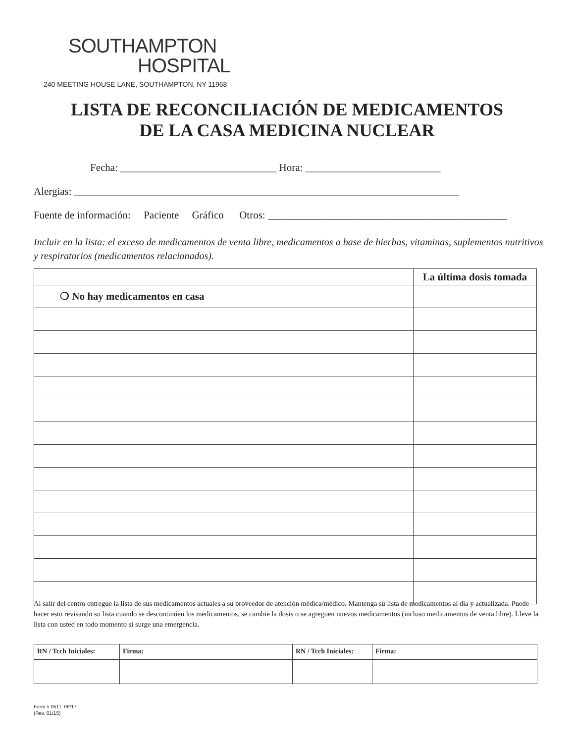SOUTHAMPTON
HOSPITAL
240 MEETING HOUSE LANE, SOUTHAMPTON, NY 11968
LISTA DE RECONCILIACIÓN DE MEDICAMENTOS
DE LA CASA MEDICINA NUCLEAR
Fecha: ______________________________ Hora: __________________________
Alergias: __________________________________________________________________________
Fuente de información: Paciente Gráfico Otros: ______________________________________________
Incluir en la lista: el exceso de medicamentos de venta libre, medicamentos a base de hierbas, vitaminas, suplementos nutritivos y respiratorios (medicamentos relacionados).
| | La última dosis tomada |
| --- | --- |
| ❍ No hay medicamentos en casa | |
Al salir del centro entregue la lista de sus medicamentos actuales a su proveedor de atención médica/médico. Mantenga su lista de medicamentos al día y actualizada. Puede hacer esto revisando su lista cuando se descontinúen los medicamentos, se cambie la dosis o se agreguen nuevos medicamentos (incluso medicamentos de venta libre). Lleve la lista con usted en todo momento si surge una emergencia.
| RN / Tcch Iniciales: | Firma: | RN / Tcch Iniciales: | Firma: |
Form # 0511 06/17
(Rev. 01/15)